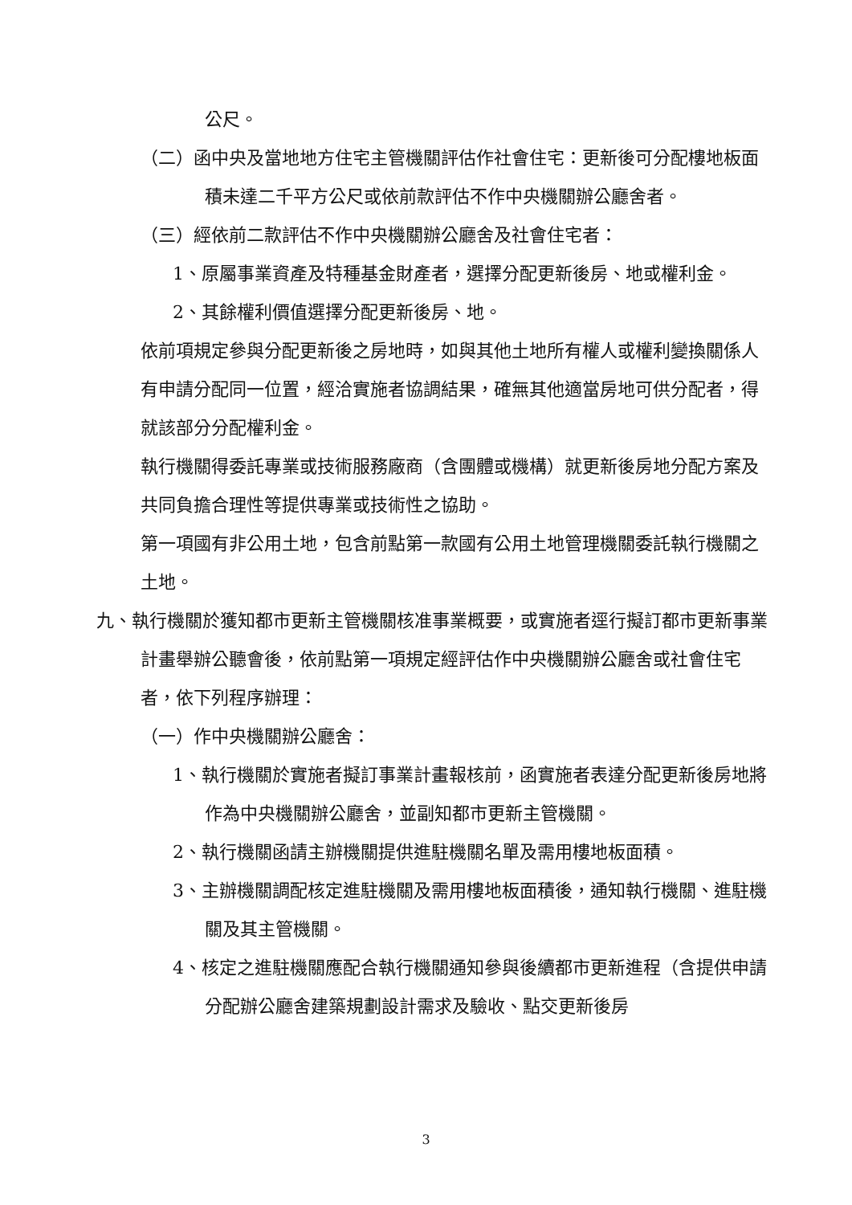公尺。
（二）函中央及當地地方住宅主管機關評估作社會住宅：更新後可分配樓地板面積未達二千平方公尺或依前款評估不作中央機關辦公廳舍者。
（三）經依前二款評估不作中央機關辦公廳舍及社會住宅者：
1、原屬事業資產及特種基金財產者，選擇分配更新後房、地或權利金。
2、其餘權利價值選擇分配更新後房、地。
依前項規定參與分配更新後之房地時，如與其他土地所有權人或權利變換關係人有申請分配同一位置，經洽實施者協調結果，確無其他適當房地可供分配者，得就該部分分配權利金。
執行機關得委託專業或技術服務廠商（含團體或機構）就更新後房地分配方案及共同負擔合理性等提供專業或技術性之協助。
第一項國有非公用土地，包含前點第一款國有公用土地管理機關委託執行機關之土地。
九、執行機關於獲知都市更新主管機關核准事業概要，或實施者逕行擬訂都市更新事業計畫舉辦公聽會後，依前點第一項規定經評估作中央機關辦公廳舍或社會住宅者，依下列程序辦理：
（一）作中央機關辦公廳舍：
1、執行機關於實施者擬訂事業計畫報核前，函實施者表達分配更新後房地將作為中央機關辦公廳舍，並副知都市更新主管機關。
2、執行機關函請主辦機關提供進駐機關名單及需用樓地板面積。
3、主辦機關調配核定進駐機關及需用樓地板面積後，通知執行機關、進駐機關及其主管機關。
4、核定之進駐機關應配合執行機關通知參與後續都市更新進程（含提供申請分配辦公廳舍建築規劃設計需求及驗收、點交更新後房
3